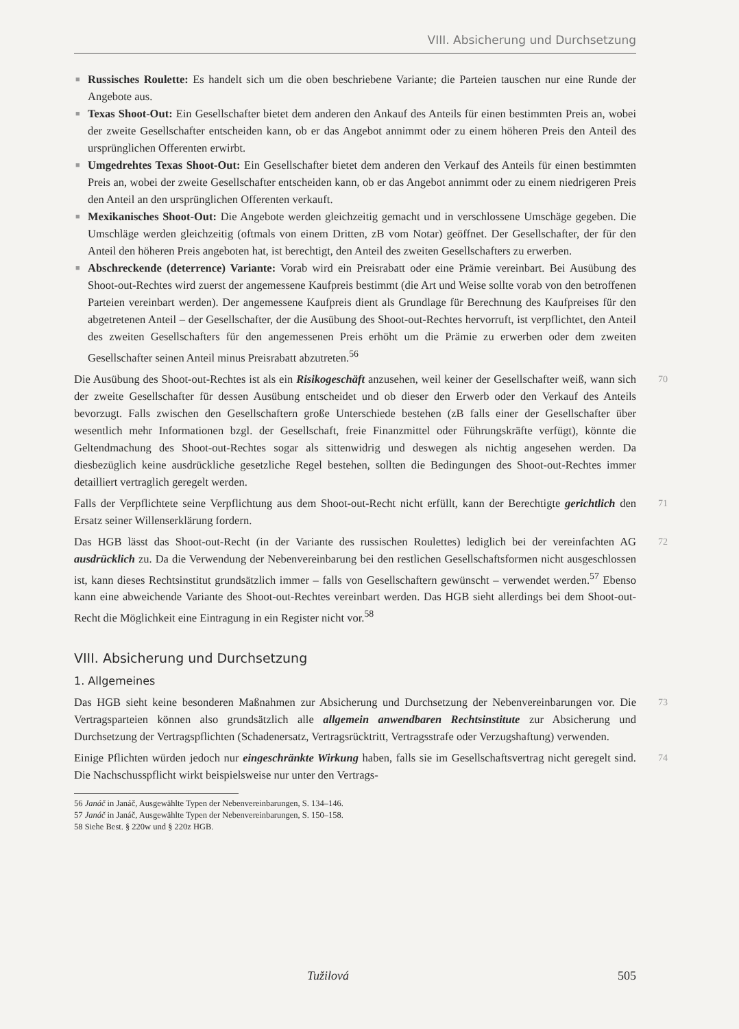VIII. Absicherung und Durchsetzung
■ Russisches Roulette: Es handelt sich um die oben beschriebene Variante; die Parteien tauschen nur eine Runde der Angebote aus.
■ Texas Shoot-Out: Ein Gesellschafter bietet dem anderen den Ankauf des Anteils für einen bestimmten Preis an, wobei der zweite Gesellschafter entscheiden kann, ob er das Angebot annimmt oder zu einem höheren Preis den Anteil des ursprünglichen Offerenten erwirbt.
■ Umgedrehtes Texas Shoot-Out: Ein Gesellschafter bietet dem anderen den Verkauf des Anteils für einen bestimmten Preis an, wobei der zweite Gesellschafter entscheiden kann, ob er das Angebot annimmt oder zu einem niedrigeren Preis den Anteil an den ursprünglichen Offerenten verkauft.
■ Mexikanisches Shoot-Out: Die Angebote werden gleichzeitig gemacht und in verschlossene Umschäge gegeben. Die Umschläge werden gleichzeitig (oftmals von einem Dritten, zB vom Notar) geöffnet. Der Gesellschafter, der für den Anteil den höheren Preis angeboten hat, ist berechtigt, den Anteil des zweiten Gesellschafters zu erwerben.
■ Abschreckende (deterrence) Variante: Vorab wird ein Preisrabatt oder eine Prämie vereinbart. Bei Ausübung des Shoot-out-Rechtes wird zuerst der angemessene Kaufpreis bestimmt (die Art und Weise sollte vorab von den betroffenen Parteien vereinbart werden). Der angemessene Kaufpreis dient als Grundlage für Berechnung des Kaufpreises für den abgetretenen Anteil – der Gesellschafter, der die Ausübung des Shoot-out-Rechtes hervorruft, ist verpflichtet, den Anteil des zweiten Gesellschafters für den angemessenen Preis erhöht um die Prämie zu erwerben oder dem zweiten Gesellschafter seinen Anteil minus Preisrabatt abzutreten.<sup>56</sup>
70 Die Ausübung des Shoot-out-Rechtes ist als ein Risikogeschäft anzusehen, weil keiner der Gesellschafter weiß, wann sich der zweite Gesellschafter für dessen Ausübung entscheidet und ob dieser den Erwerb oder den Verkauf des Anteils bevorzugt. Falls zwischen den Gesellschaftern große Unterschiede bestehen (zB falls einer der Gesellschafter über wesentlich mehr Informationen bzgl. der Gesellschaft, freie Finanzmittel oder Führungskräfte verfügt), könnte die Geltendmachung des Shoot-out-Rechtes sogar als sittenwidrig und deswegen als nichtig angesehen werden. Da diesbezüglich keine ausdrückliche gesetzliche Regel bestehen, sollten die Bedingungen des Shoot-out-Rechtes immer detailliert vertraglich geregelt werden.
71 Falls der Verpflichtete seine Verpflichtung aus dem Shoot-out-Recht nicht erfüllt, kann der Berechtigte gerichtlich den Ersatz seiner Willenserklärung fordern.
72 Das HGB lässt das Shoot-out-Recht (in der Variante des russischen Roulettes) lediglich bei der vereinfachten AG ausdrücklich zu. Da die Verwendung der Nebenvereinbarung bei den restlichen Gesellschaftsformen nicht ausgeschlossen ist, kann dieses Rechtsinstitut grundsätzlich immer – falls von Gesellschaftern gewünscht – verwendet werden.<sup>57</sup> Ebenso kann eine abweichende Variante des Shoot-out-Rechtes vereinbart werden. Das HGB sieht allerdings bei dem Shoot-out-Recht die Möglichkeit eine Eintragung in ein Register nicht vor.<sup>58</sup>
VIII. Absicherung und Durchsetzung
1. Allgemeines
73 Das HGB sieht keine besonderen Maßnahmen zur Absicherung und Durchsetzung der Nebenvereinbarungen vor. Die Vertragsparteien können also grundsätzlich alle allgemein anwendbaren Rechtsinstitute zur Absicherung und Durchsetzung der Vertragspflichten (Schadenersatz, Vertragsrücktritt, Vertragsstrafe oder Verzugshaftung) verwenden.
74 Einige Pflichten würden jedoch nur eingeschränkte Wirkung haben, falls sie im Gesellschaftsvertrag nicht geregelt sind. Die Nachschusspflicht wirkt beispielsweise nur unter den Vertrags-
56 Janáč in Janáč, Ausgewählte Typen der Nebenvereinbarungen, S. 134–146.
57 Janáč in Janáč, Ausgewählte Typen der Nebenvereinbarungen, S. 150–158.
58 Siehe Best. § 220w und § 220z HGB.
Tužilová 505